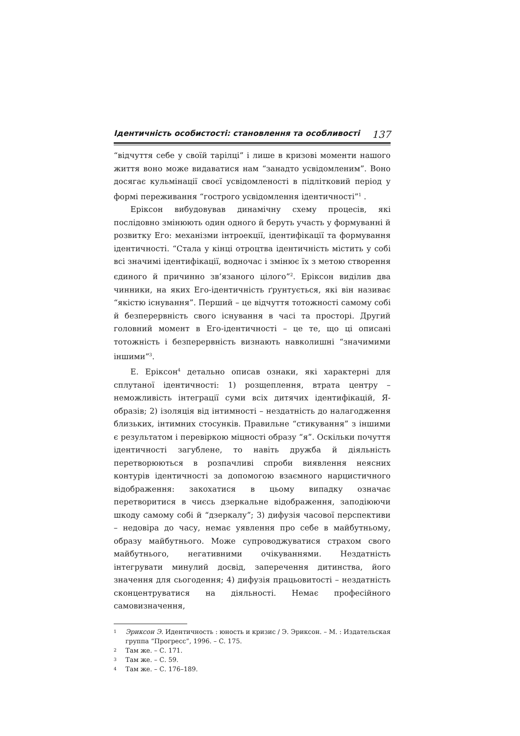Ідентичність особистості: становлення та особливості 137
“відчуття себе у своїй тарілці” і лише в кризові моменти нашого життя воно може видаватися нам “занадто усвідомленим”. Воно досягає кульмінації своєї усвідомленості в підлітковий період у формі переживання “гострого усвідомлення ідентичності”<sup>1</sup> .
Еріксон вибудовував динамічну схему процесів, які послідовно змінюють один одного й беруть участь у формуванні й розвитку Его: механізми інтроекції, ідентифікації та формування ідентичності. “Стала у кінці отроцтва ідентичність містить у собі всі значимі ідентифікації, водночас і змінює їх з метою створення єдиного й причинно зв’язаного цілого”<sup>2</sup>. Еріксон виділив два чинники, на яких Его-ідентичність ґрунтується, які він називає “якістю існування”. Перший – це відчуття тотожності самому собі й безперервність свого існування в часі та просторі. Другий головний момент в Его-ідентичності – це те, що ці описані тотожність і безперервність визнають навколишні “значимими іншими”<sup>3</sup>.
Е. Еріксон<sup>4</sup> детально описав ознаки, які характерні для сплутаної ідентичності: 1) розщеплення, втрата центру – неможливість інтеграції суми всіх дитячих ідентифікацій, Я-образів; 2) ізоляція від інтимності – нездатність до налагодження близьких, інтимних стосунків. Правильне “стикування” з іншими є результатом і перевіркою міцності образу “я”. Оскільки почуття ідентичності загублене, то навіть дружба й діяльність перетворюються в розпачливі спроби виявлення неясних контурів ідентичності за допомогою взаємного нарцистичного відображення: закохатися в цьому випадку означає перетворитися в чиєсь дзеркальне відображення, заподіюючи шкоду самому собі й “дзеркалу”; 3) дифузія часової перспективи – недовіра до часу, немає уявлення про себе в майбутньому, образу майбутнього. Може супроводжуватися страхом свого майбутнього, негативними очікуваннями. Нездатність інтегрувати минулий досвід, заперечення дитинства, його значення для сьогодення; 4) дифузія працьовитості – нездатність сконцентруватися на діяльності. Немає професійного самовизначення,
1 Эриксон Э. Идентичность : юность и кризис / Э. Эриксон. – М. : Издательская группа “Прогресс”, 1996. – С. 175.
2 Там же. – С. 171.
3 Там же. – С. 59.
4 Там же. – С. 176–189.